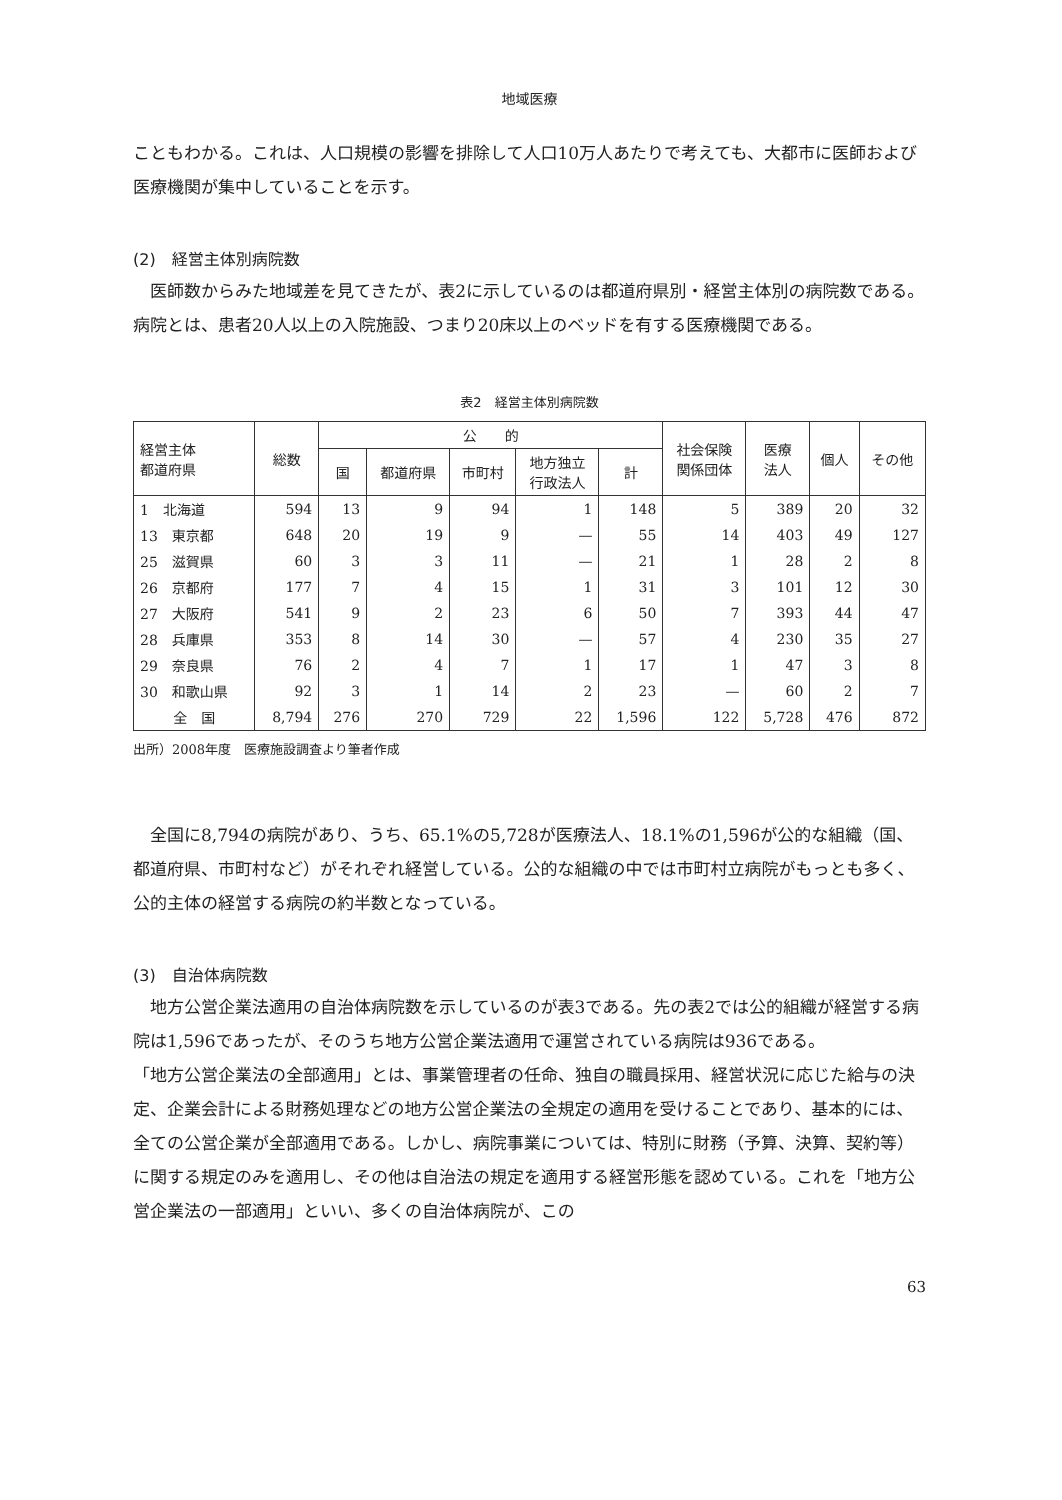地域医療
こともわかる。これは、人口規模の影響を排除して人口10万人あたりで考えても、大都市に医師および医療機関が集中していることを示す。
(2)　経営主体別病院数
医師数からみた地域差を見てきたが、表2に示しているのは都道府県別・経営主体別の病院数である。病院とは、患者20人以上の入院施設、つまり20床以上のベッドを有する医療機関である。
表2　経営主体別病院数
| 経営主体 都道府県 | 総数 | 公 的 | | | | | 社会保険 関係団体 | 医療 法人 | 個人 | その他 |
| --- | --- | --- | --- | --- | --- | --- | --- | --- | --- | --- |
| | | 国 | 都道府県 | 市町村 | 地方独立 行政法人 | 計 | | | | |
| 1 北海道 | 594 | 13 | 9 | 94 | 1 | 148 | 5 | 389 | 20 | 32 |
| 13 東京都 | 648 | 20 | 19 | 9 | — | 55 | 14 | 403 | 49 | 127 |
| 25 滋賀県 | 60 | 3 | 3 | 11 | — | 21 | 1 | 28 | 2 | 8 |
| 26 京都府 | 177 | 7 | 4 | 15 | 1 | 31 | 3 | 101 | 12 | 30 |
| 27 大阪府 | 541 | 9 | 2 | 23 | 6 | 50 | 7 | 393 | 44 | 47 |
| 28 兵庫県 | 353 | 8 | 14 | 30 | — | 57 | 4 | 230 | 35 | 27 |
| 29 奈良県 | 76 | 2 | 4 | 7 | 1 | 17 | 1 | 47 | 3 | 8 |
| 30 和歌山県 | 92 | 3 | 1 | 14 | 2 | 23 | — | 60 | 2 | 7 |
| 全 国 | 8,794 | 276 | 270 | 729 | 22 | 1,596 | 122 | 5,728 | 476 | 872 |
出所）2008年度　医療施設調査より筆者作成
全国に8,794の病院があり、うち、65.1%の5,728が医療法人、18.1%の1,596が公的な組織（国、都道府県、市町村など）がそれぞれ経営している。公的な組織の中では市町村立病院がもっとも多く、公的主体の経営する病院の約半数となっている。
(3)　自治体病院数
地方公営企業法適用の自治体病院数を示しているのが表3である。先の表2では公的組織が経営する病院は1,596であったが、そのうち地方公営企業法適用で運営されている病院は936である。
「地方公営企業法の全部適用」とは、事業管理者の任命、独自の職員採用、経営状況に応じた給与の決定、企業会計による財務処理などの地方公営企業法の全規定の適用を受けることであり、基本的には、全ての公営企業が全部適用である。しかし、病院事業については、特別に財務（予算、決算、契約等）に関する規定のみを適用し、その他は自治法の規定を適用する経営形態を認めている。これを「地方公営企業法の一部適用」といい、多くの自治体病院が、この
63